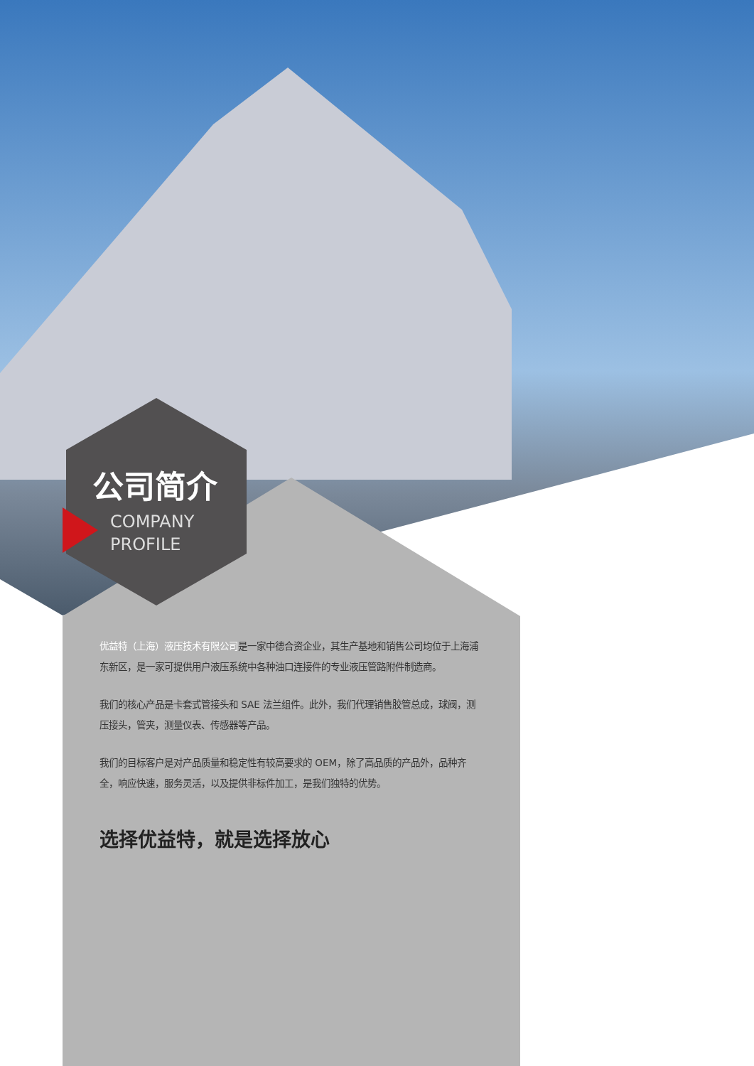公司简介
COMPANY
PROFILE
优益特（上海）液压技术有限公司是一家中德合资企业，其生产基地和销售公司均位于上海浦东新区，是一家可提供用户液压系统中各种油口连接件的专业液压管路附件制造商。
我们的核心产品是卡套式管接头和 SAE 法兰组件。此外，我们代理销售胶管总成，球阀，测压接头，管夹，测量仪表、传感器等产品。
我们的目标客户是对产品质量和稳定性有较高要求的 OEM，除了高品质的产品外，品种齐全，响应快速，服务灵活，以及提供非标件加工，是我们独特的优势。
选择优益特，就是选择放心